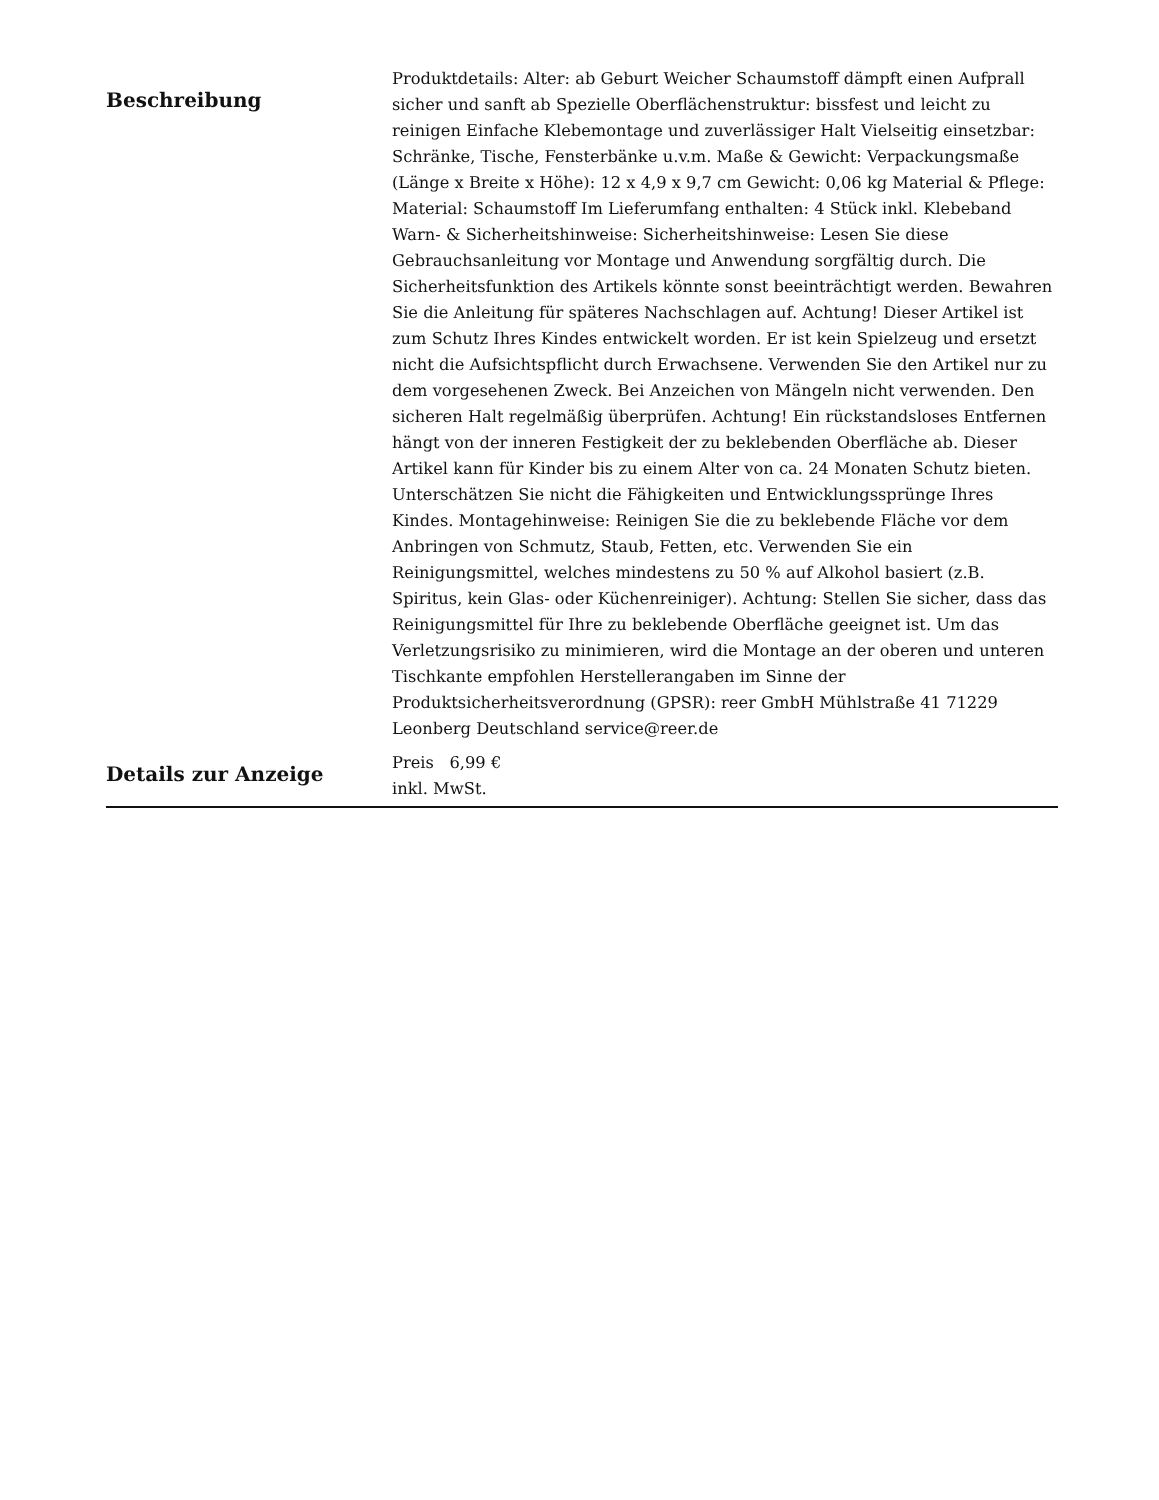| Beschreibung | Produktdetails: Alter: ab Geburt Weicher Schaumstoff dämpft einen Aufprall sicher und sanft ab Spezielle Oberflächenstruktur: bissfest und leicht zu reinigen Einfache Klebemontage und zuverlässiger Halt Vielseitig einsetzbar: Schränke, Tische, Fensterbänke u.v.m. Maße & Gewicht: Verpackungsmaße (Länge x Breite x Höhe): 12 x 4,9 x 9,7 cm Gewicht: 0,06 kg Material & Pflege: Material: Schaumstoff Im Lieferumfang enthalten: 4 Stück inkl. Klebeband Warn- & Sicherheitshinweise: Sicherheitshinweise: Lesen Sie diese Gebrauchsanleitung vor Montage und Anwendung sorgfältig durch. Die Sicherheitsfunktion des Artikels könnte sonst beeinträchtigt werden. Bewahren Sie die Anleitung für späteres Nachschlagen auf. Achtung! Dieser Artikel ist zum Schutz Ihres Kindes entwickelt worden. Er ist kein Spielzeug und ersetzt nicht die Aufsichtspflicht durch Erwachsene. Verwenden Sie den Artikel nur zu dem vorgesehenen Zweck. Bei Anzeichen von Mängeln nicht verwenden. Den sicheren Halt regelmäßig überprüfen. Achtung! Ein rückstandsloses Entfernen hängt von der inneren Festigkeit der zu beklebenden Oberfläche ab. Dieser Artikel kann für Kinder bis zu einem Alter von ca. 24 Monaten Schutz bieten. Unterschätzen Sie nicht die Fähigkeiten und Entwicklungssprünge Ihres Kindes. Montagehinweise: Reinigen Sie die zu beklebende Fläche vor dem Anbringen von Schmutz, Staub, Fetten, etc. Verwenden Sie ein Reinigungsmittel, welches mindestens zu 50 % auf Alkohol basiert (z.B. Spiritus, kein Glas- oder Küchenreiniger). Achtung: Stellen Sie sicher, dass das Reinigungsmittel für Ihre zu beklebende Oberfläche geeignet ist. Um das Verletzungsrisiko zu minimieren, wird die Montage an der oberen und unteren Tischkante empfohlen Herstellerangaben im Sinne der Produktsicherheitsverordnung (GPSR): reer GmbH Mühlstraße 41 71229 Leonberg Deutschland service@reer.de |
| Details zur Anzeige | Preis 6,99 € inkl. MwSt. |